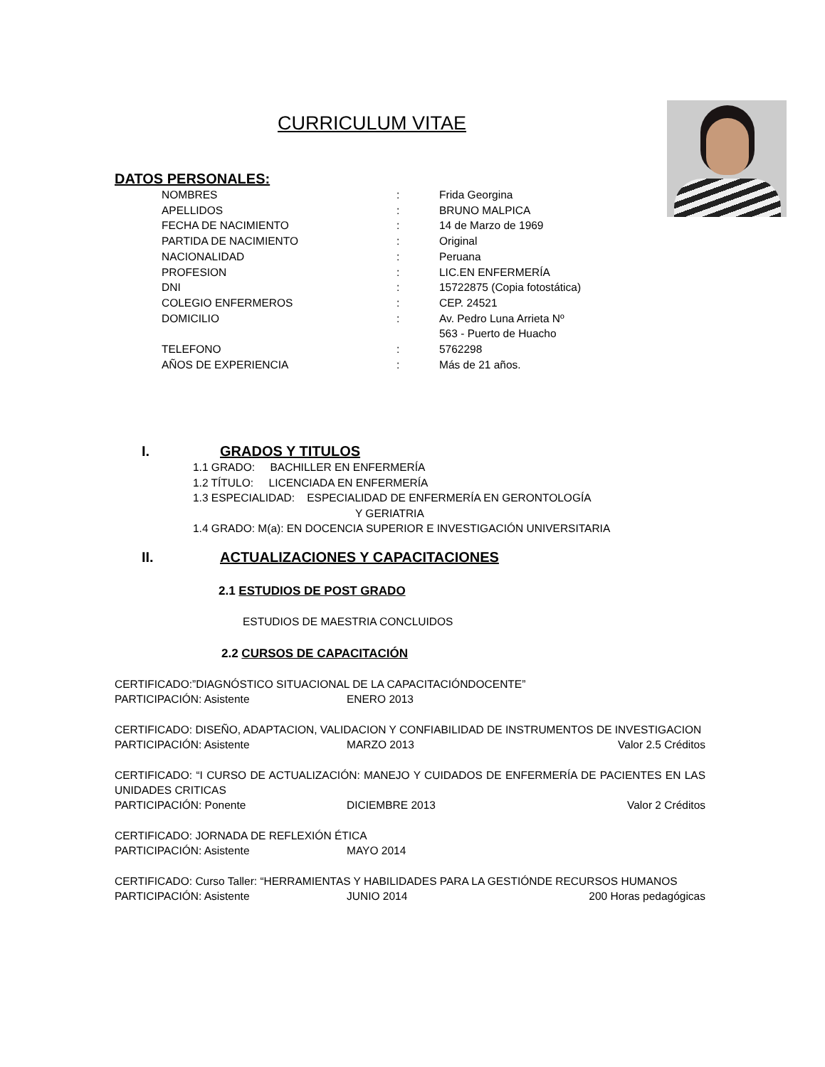CURRICULUM VITAE
DATOS PERSONALES:
NOMBRES: Frida Georgina APELLIDOS: BRUNO MALPICA FECHA DE NACIMIENTO: 14 de Marzo de 1969 PARTIDA DE NACIMIENTO: Original NACIONALIDAD: Peruana PROFESION: LIC.EN ENFERMERÍA DNI: 15722875 (Copia fotostática) COLEGIO ENFERMEROS: CEP. 24521 DOMICILIO: Av. Pedro Luna Arrieta Nº
563 - Puerto de Huacho TELEFONO: 5762298 AÑOS DE EXPERIENCIA: Más de 21 años.
I. GRADOS Y TITULOS
1.1 GRADO: BACHILLER EN ENFERMERÍA
1.2 TÍTULO: LICENCIADA EN ENFERMERÍA
1.3 ESPECIALIDAD: ESPECIALIDAD DE ENFERMERÍA EN GERONTOLOGÍA
Y GERIATRIA
1.4 GRADO: M(a): EN DOCENCIA SUPERIOR E INVESTIGACIÓN UNIVERSITARIA
II. ACTUALIZACIONES Y CAPACITACIONES
2.1 ESTUDIOS DE POST GRADO
ESTUDIOS DE MAESTRIA CONCLUIDOS
2.2 CURSOS DE CAPACITACIÓN
CERTIFICADO:”DIAGNÓSTICO SITUACIONAL DE LA CAPACITACIÓNDOCENTE”
PARTICIPACIÓN: Asistente ENERO 2013
CERTIFICADO: DISEÑO, ADAPTACION, VALIDACION Y CONFIABILIDAD DE INSTRUMENTOS DE INVESTIGACION
PARTICIPACIÓN: Asistente MARZO 2013 Valor 2.5 Créditos
CERTIFICADO: “I CURSO DE ACTUALIZACIÓN: MANEJO Y CUIDADOS DE ENFERMERÍA DE PACIENTES EN LAS UNIDADES CRITICAS
PARTICIPACIÓN: Ponente DICIEMBRE 2013 Valor 2 Créditos
CERTIFICADO: JORNADA DE REFLEXIÓN ÉTICA
PARTICIPACIÓN: Asistente MAYO 2014
CERTIFICADO: Curso Taller: “HERRAMIENTAS Y HABILIDADES PARA LA GESTIÓNDE RECURSOS HUMANOS
PARTICIPACIÓN: Asistente JUNIO 2014 200 Horas pedagógicas